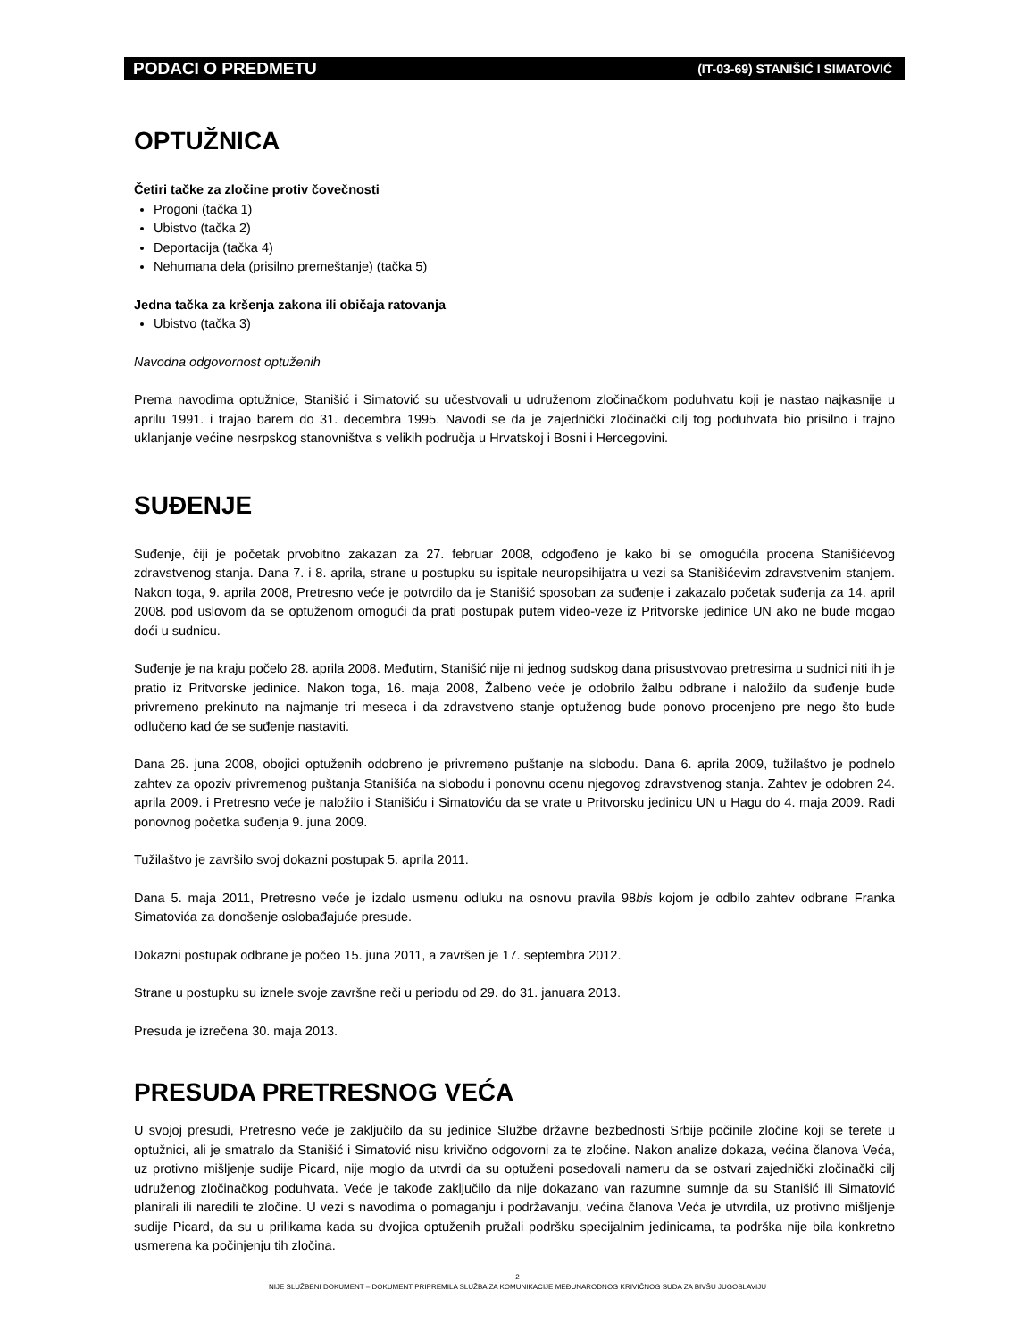PODACI O PREDMETU (IT-03-69) STANIŠIĆ I SIMATOVIĆ
OPTUŽNICA
Četiri tačke za zločine protiv čovečnosti
Progoni (tačka 1)
Ubistvo (tačka 2)
Deportacija (tačka 4)
Nehumana dela (prisilno premeštanje) (tačka 5)
Jedna tačka za kršenja zakona ili običaja ratovanja
Ubistvo (tačka 3)
Navodna odgovornost optuženih
Prema navodima optužnice, Stanišić i Simatović su učestvovali u udruženom zločinačkom poduhvatu koji je nastao najkasnije u aprilu 1991. i trajao barem do 31. decembra 1995. Navodi se da je zajednički zločinački cilj tog poduhvata bio prisilno i trajno uklanjanje većine nesrpskog stanovništva s velikih područja u Hrvatskoj i Bosni i Hercegovini.
SUĐENJE
Suđenje, čiji je početak prvobitno zakazan za 27. februar 2008, odgođeno je kako bi se omogućila procena Stanišićevog zdravstvenog stanja. Dana 7. i 8. aprila, strane u postupku su ispitale neuropsihijatra u vezi sa Stanišićevim zdravstvenim stanjem. Nakon toga, 9. aprila 2008, Pretresno veće je potvrdilo da je Stanišić sposoban za suđenje i zakazalo početak suđenja za 14. april 2008. pod uslovom da se optuženom omogući da prati postupak putem video-veze iz Pritvorske jedinice UN ako ne bude mogao doći u sudnicu.
Suđenje je na kraju počelo 28. aprila 2008. Međutim, Stanišić nije ni jednog sudskog dana prisustvovao pretresima u sudnici niti ih je pratio iz Pritvorske jedinice. Nakon toga, 16. maja 2008, Žalbeno veće je odobrilo žalbu odbrane i naložilo da suđenje bude privremeno prekinuto na najmanje tri meseca i da zdravstveno stanje optuženog bude ponovo procenjeno pre nego što bude odlučeno kad će se suđenje nastaviti.
Dana 26. juna 2008, obojici optuženih odobreno je privremeno puštanje na slobodu. Dana 6. aprila 2009, tužilaštvo je podnelo zahtev za opoziv privremenog puštanja Stanišića na slobodu i ponovnu ocenu njegovog zdravstvenog stanja. Zahtev je odobren 24. aprila 2009. i Pretresno veće je naložilo i Stanišiću i Simatoviću da se vrate u Pritvorsku jedinicu UN u Hagu do 4. maja 2009. Radi ponovnog početka suđenja 9. juna 2009.
Tužilaštvo je završilo svoj dokazni postupak 5. aprila 2011.
Dana 5. maja 2011, Pretresno veće je izdalo usmenu odluku na osnovu pravila 98bis kojom je odbilo zahtev odbrane Franka Simatovića za donošenje oslobađajuće presude.
Dokazni postupak odbrane je počeo 15. juna 2011, a završen je 17. septembra 2012.
Strane u postupku su iznele svoje završne reči u periodu od 29. do 31. januara 2013.
Presuda je izrečena 30. maja 2013.
PRESUDA PRETRESNOG VEĆA
U svojoj presudi, Pretresno veće je zaključilo da su jedinice Službe državne bezbednosti Srbije počinile zločine koji se terete u optužnici, ali je smatralo da Stanišić i Simatović nisu krivično odgovorni za te zločine. Nakon analize dokaza, većina članova Veća, uz protivno mišljenje sudije Picard, nije moglo da utvrdi da su optuženi posedovali nameru da se ostvari zajednički zločinački cilj udruženog zločinačkog poduhvata. Veće je takođe zaključilo da nije dokazano van razumne sumnje da su Stanišić ili Simatović planirali ili naredili te zločine. U vezi s navodima o pomaganju i podržavanju, većina članova Veća je utvrdila, uz protivno mišljenje sudije Picard, da su u prilikama kada su dvojica optuženih pružali podršku specijalnim jedinicama, ta podrška nije bila konkretno usmerena ka počinjenju tih zločina.
2
NIJE SLUŽBENI DOKUMENT – DOKUMENT PRIPREMILA SLUŽBA ZA KOMUNIKACIJE MEĐUNARODNOG KRIVIČNOG SUDA ZA BIVŠU JUGOSLAVIJU